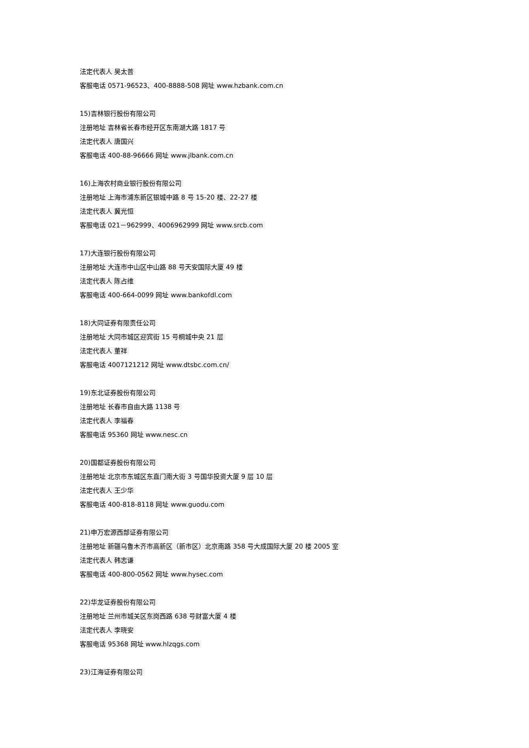法定代表人 吴太普
客服电话 0571-96523、400-8888-508 网址 www.hzbank.com.cn
15)吉林银行股份有限公司
注册地址 吉林省长春市经开区东南湖大路 1817 号
法定代表人 唐国兴
客服电话 400-88-96666 网址 www.jlbank.com.cn
16)上海农村商业银行股份有限公司
注册地址 上海市浦东新区银城中路 8 号 15-20 楼、22-27 楼
法定代表人 冀光恒
客服电话 021－962999、4006962999 网址 www.srcb.com
17)大连银行股份有限公司
注册地址 大连市中山区中山路 88 号天安国际大厦 49 楼
法定代表人 陈占维
客服电话 400-664-0099 网址 www.bankofdl.com
18)大同证券有限责任公司
注册地址 大同市城区迎宾街 15 号桐城中央 21 层
法定代表人 董祥
客服电话 4007121212 网址 www.dtsbc.com.cn/
19)东北证券股份有限公司
注册地址 长春市自由大路 1138 号
法定代表人 李福春
客服电话 95360 网址 www.nesc.cn
20)国都证券股份有限公司
注册地址 北京市东城区东直门南大街 3 号国华投资大厦 9 层 10 层
法定代表人 王少华
客服电话 400-818-8118 网址 www.guodu.com
21)申万宏源西部证券有限公司
注册地址 新疆乌鲁木齐市高新区（新市区）北京南路 358 号大成国际大厦 20 楼 2005 室
法定代表人 韩志谦
客服电话 400-800-0562 网址 www.hysec.com
22)华龙证券股份有限公司
注册地址 兰州市城关区东岗西路 638 号财富大厦 4 楼
法定代表人 李晓安
客服电话 95368 网址 www.hlzqgs.com
23)江海证券有限公司